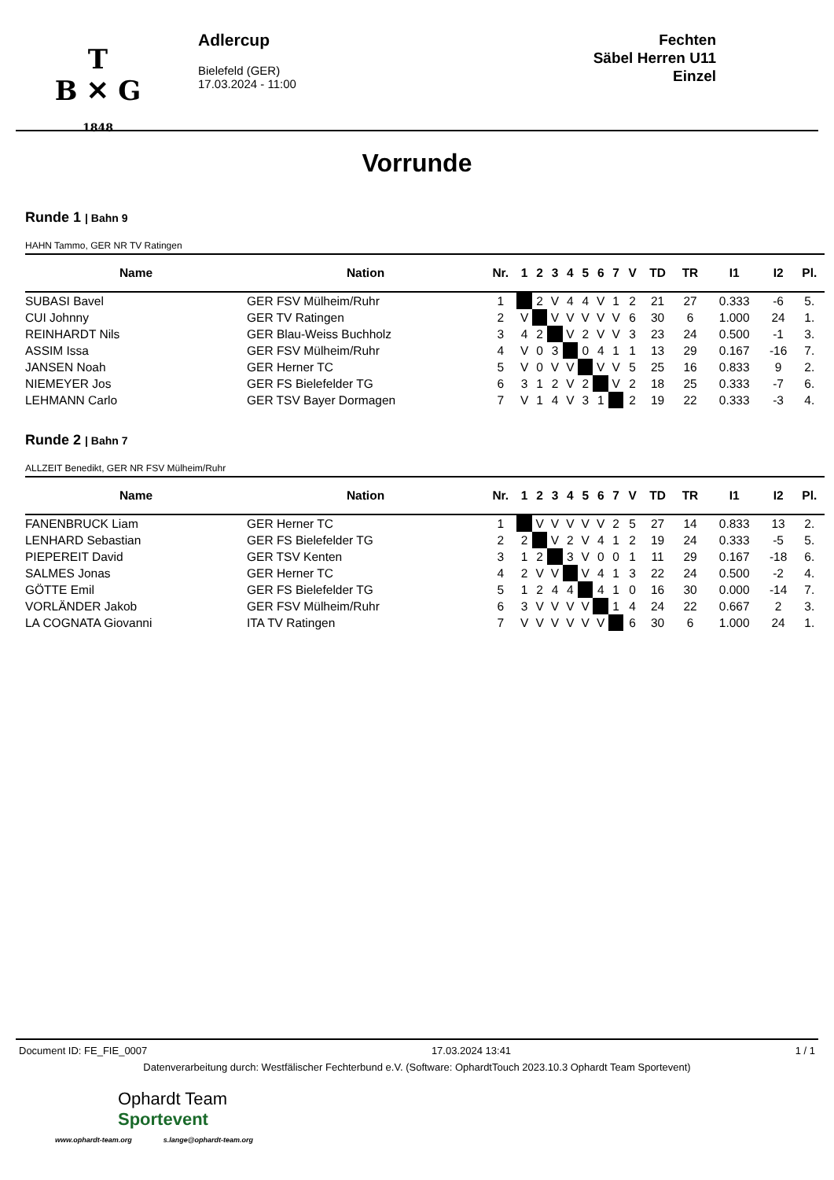T
B ✕ G
1848
Adlercup
Bielefeld (GER)
17.03.2024 - 11:00
Fechten
Säbel Herren U11
Einzel
Vorrunde
Runde 1 | Bahn 9
HAHN Tammo, GER NR TV Ratingen
| Name | Nation | Nr. | 1 | 2 | 3 | 4 | 5 | 6 | 7 | V | TD | TR | I1 | I2 | Pl. |
| --- | --- | --- | --- | --- | --- | --- | --- | --- | --- | --- | --- | --- | --- | --- | --- |
| SUBASI Bavel | GER FSV Mülheim/Ruhr | 1 | | 2 | V | 4 | 4 | V | 1 | 2 | 21 | 27 | 0.333 | -6 | 5. |
| CUI Johnny | GER TV Ratingen | 2 | V | | V | V | V | V | V | 6 | 30 | 6 | 1.000 | 24 | 1. |
| REINHARDT Nils | GER Blau-Weiss Buchholz | 3 | 4 | 2 | | V | 2 | V | V | 3 | 23 | 24 | 0.500 | -1 | 3. |
| ASSIM Issa | GER FSV Mülheim/Ruhr | 4 | V | 0 | 3 | | 0 | 4 | 1 | 1 | 13 | 29 | 0.167 | -16 | 7. |
| JANSEN Noah | GER Herner TC | 5 | V | 0 | V | V | | V | V | 5 | 25 | 16 | 0.833 | 9 | 2. |
| NIEMEYER Jos | GER FS Bielefelder TG | 6 | 3 | 1 | 2 | V | 2 | | V | 2 | 18 | 25 | 0.333 | -7 | 6. |
| LEHMANN Carlo | GER TSV Bayer Dormagen | 7 | V | 1 | 4 | V | 3 | 1 | | 2 | 19 | 22 | 0.333 | -3 | 4. |
Runde 2 | Bahn 7
ALLZEIT Benedikt, GER NR FSV Mülheim/Ruhr
| Name | Nation | Nr. | 1 | 2 | 3 | 4 | 5 | 6 | 7 | V | TD | TR | I1 | I2 | Pl. |
| --- | --- | --- | --- | --- | --- | --- | --- | --- | --- | --- | --- | --- | --- | --- | --- |
| FANENBRUCK Liam | GER Herner TC | 1 | | V | V | V | V | V | 2 | 5 | 27 | 14 | 0.833 | 13 | 2. |
| LENHARD Sebastian | GER FS Bielefelder TG | 2 | 2 | | V | 2 | V | 4 | 1 | 2 | 19 | 24 | 0.333 | -5 | 5. |
| PIEPEREIT David | GER TSV Kenten | 3 | 1 | 2 | | 3 | V | 0 | 0 | 1 | 11 | 29 | 0.167 | -18 | 6. |
| SALMES Jonas | GER Herner TC | 4 | 2 | V | V | | V | 4 | 1 | 3 | 22 | 24 | 0.500 | -2 | 4. |
| GÖTTE Emil | GER FS Bielefelder TG | 5 | 1 | 2 | 4 | 4 | | 4 | 1 | 0 | 16 | 30 | 0.000 | -14 | 7. |
| VORLÄNDER Jakob | GER FSV Mülheim/Ruhr | 6 | 3 | V | V | V | V | | 1 | 4 | 24 | 22 | 0.667 | 2 | 3. |
| LA COGNATA Giovanni | ITA TV Ratingen | 7 | V | V | V | V | V | V | | 6 | 30 | 6 | 1.000 | 24 | 1. |
Document ID: FE_FIE_0007 17.03.2024 13:41 1 / 1
Datenverarbeitung durch: Westfälischer Fechterbund e.V. (Software: OphardtTouch 2023.10.3 Ophardt Team Sportevent)
Ophardt Team
Sportevent
www.ophardt-team.org s.lange@ophardt-team.org